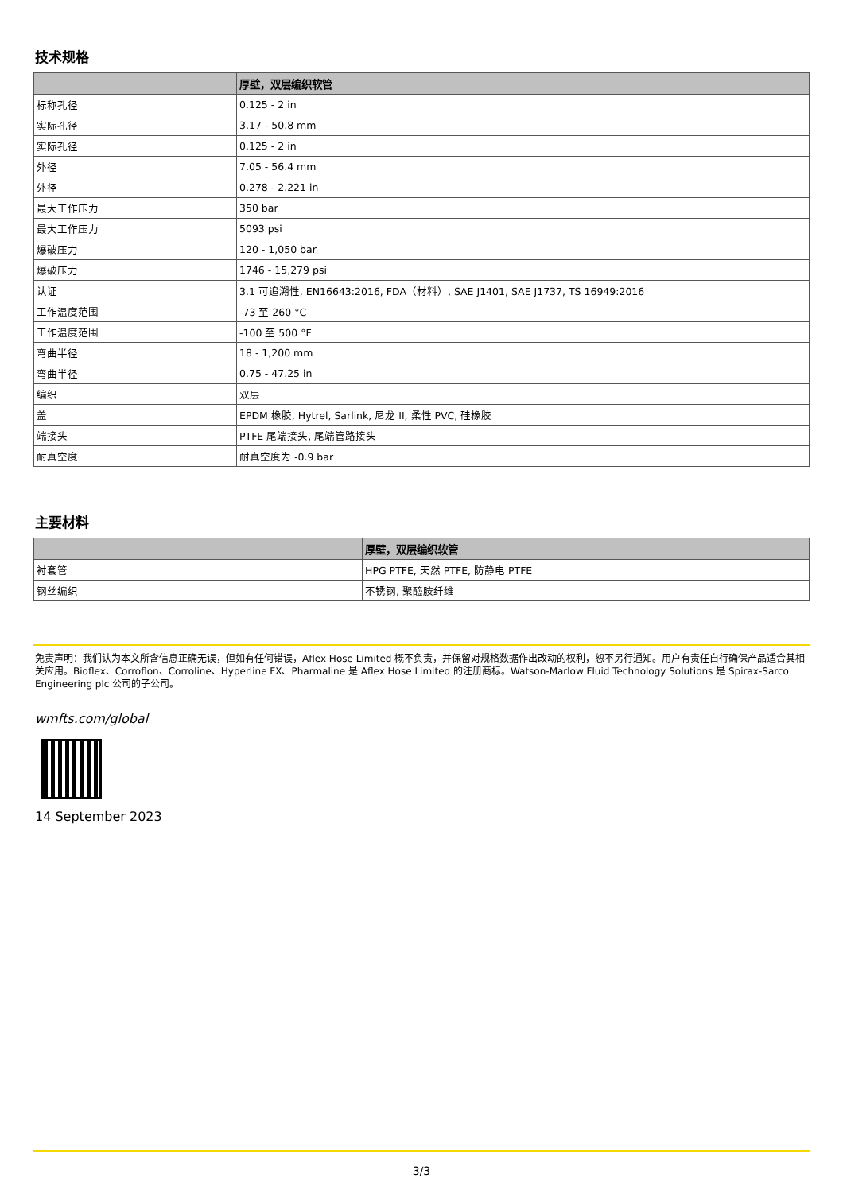技术规格
| | 厚壁，双层编织软管 |
| --- | --- |
| 标称孔径 | 0.125 - 2 in |
| 实际孔径 | 3.17 - 50.8 mm |
| 实际孔径 | 0.125 - 2 in |
| 外径 | 7.05 - 56.4 mm |
| 外径 | 0.278 - 2.221 in |
| 最大工作压力 | 350 bar |
| 最大工作压力 | 5093 psi |
| 爆破压力 | 120 - 1,050 bar |
| 爆破压力 | 1746 - 15,279 psi |
| 认证 | 3.1 可追溯性, EN16643:2016, FDA（材料）, SAE J1401, SAE J1737, TS 16949:2016 |
| 工作温度范围 | -73 至 260 °C |
| 工作温度范围 | -100 至 500 °F |
| 弯曲半径 | 18 - 1,200 mm |
| 弯曲半径 | 0.75 - 47.25 in |
| 编织 | 双层 |
| 盖 | EPDM 橡胶, Hytrel, Sarlink, 尼龙 II, 柔性 PVC, 硅橡胶 |
| 端接头 | PTFE 尾端接头, 尾端管路接头 |
| 耐真空度 | 耐真空度为 -0.9 bar |
主要材料
| | 厚壁，双层编织软管 |
| --- | --- |
| 衬套管 | HPG PTFE, 天然 PTFE, 防静电 PTFE |
| 钢丝编织 | 不锈钢, 聚醯胺纤维 |
免责声明：我们认为本文所含信息正确无误，但如有任何错误，Aflex Hose Limited 概不负责，并保留对规格数据作出改动的权利，恕不另行通知。用户有责任自行确保产品适合其相关应用。Bioflex、Corroflon、Corroline、Hyperline FX、Pharmaline 是 Aflex Hose Limited 的注册商标。Watson-Marlow Fluid Technology Solutions 是 Spirax-Sarco Engineering plc 公司的子公司。
wmfts.com/global
14 September 2023
3/3